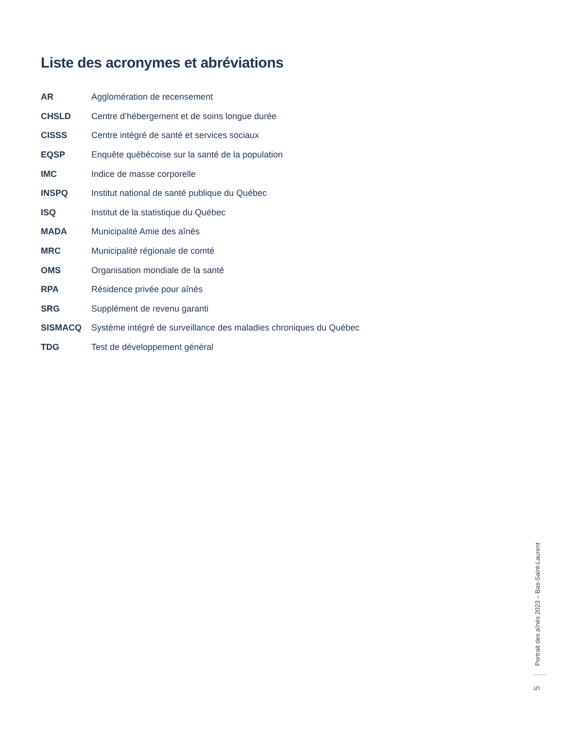Liste des acronymes et abréviations
| AR | Agglomération de recensement |
| CHSLD | Centre d’hébergement et de soins longue durée |
| CISSS | Centre intégré de santé et services sociaux |
| EQSP | Enquête québécoise sur la santé de la population |
| IMC | Indice de masse corporelle |
| INSPQ | Institut national de santé publique du Québec |
| ISQ | Institut de la statistique du Québec |
| MADA | Municipalité Amie des aînés |
| MRC | Municipalité régionale de comté |
| OMS | Organisation mondiale de la santé |
| RPA | Résidence privée pour aînés |
| SRG | Supplément de revenu garanti |
| SISMACQ | Système intégré de surveillance des maladies chroniques du Québec |
| TDG | Test de développement général |
Portrait des aînés 2023 – Bas-Saint-Laurent
5